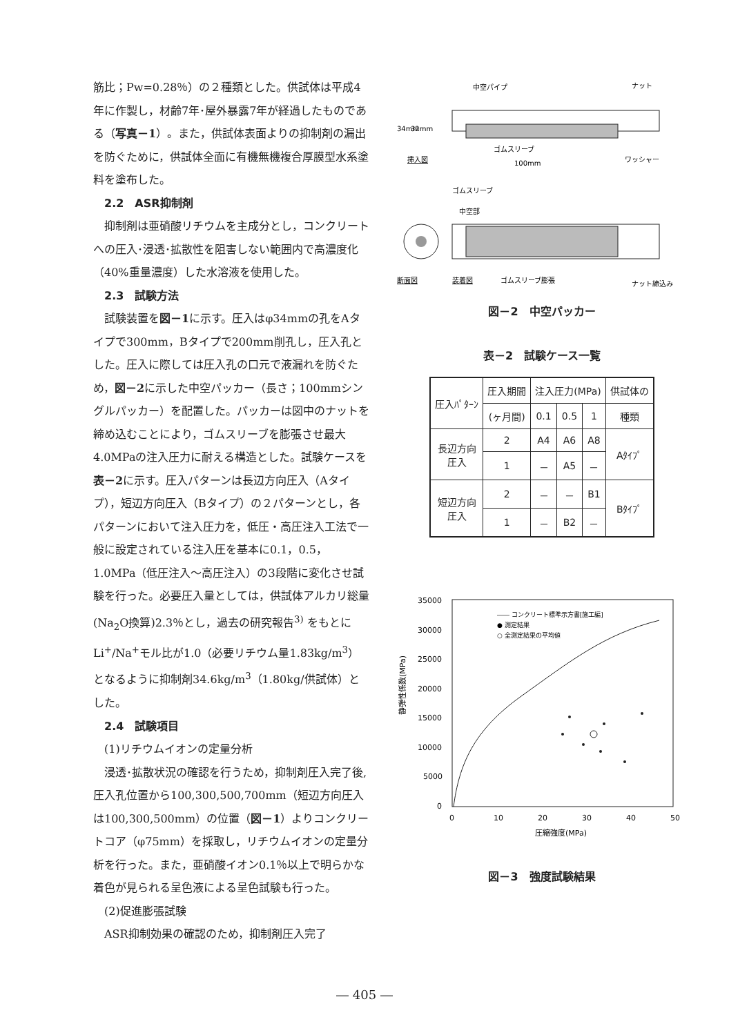筋比；Pw=0.28％）の２種類とした。供試体は平成4年に作製し，材齢7年･屋外暴露7年が経過したものである（写真－1）。また，供試体表面よりの抑制剤の漏出を防ぐために，供試体全面に有機無機複合厚膜型水系塗料を塗布した。
2.2　ASR抑制剤
抑制剤は亜硝酸リチウムを主成分とし，コンクリートへの圧入･浸透･拡散性を阻害しない範囲内で高濃度化（40%重量濃度）した水溶液を使用した。
2.3　試験方法
試験装置を図－1に示す。圧入はφ34mmの孔をAタイプで300mm，Bタイプで200mm削孔し，圧入孔とした。圧入に際しては圧入孔の口元で液漏れを防ぐため，図－2に示した中空パッカー（長さ；100mmシングルパッカー）を配置した。パッカーは図中のナットを締め込むことにより，ゴムスリーブを膨張させ最大4.0MPaの注入圧力に耐える構造とした。試験ケースを表－2に示す。圧入パターンは長辺方向圧入（Aタイプ），短辺方向圧入（Bタイプ）の２パターンとし，各パターンにおいて注入圧力を，低圧・高圧注入工法で一般に設定されている注入圧を基本に0.1，0.5，1.0MPa（低圧注入～高圧注入）の3段階に変化させ試験を行った。必要圧入量としては，供試体アルカリ総量(Na<sub>2</sub>O換算)2.3％とし，過去の研究報告<sup>3)</sup> をもとにLi<sup>+</sup>/Na<sup>+</sup>モル比が1.0（必要リチウム量1.83kg/m<sup>3</sup>）となるように抑制剤34.6kg/m<sup>3</sup>（1.80kg/供試体）とした。
2.4　試験項目
(1)リチウムイオンの定量分析
浸透･拡散状況の確認を行うため，抑制剤圧入完了後,圧入孔位置から100,300,500,700mm（短辺方向圧入は100,300,500mm）の位置（図－1）よりコンクリートコア（φ75mm）を採取し，リチウムイオンの定量分析を行った。また，亜硝酸イオン0.1％以上で明らかな着色が見られる呈色液による呈色試験も行った。
(2)促進膨張試験
ASR抑制効果の確認のため，抑制剤圧入完了
中空パイプ
ナット
34mm
32mm
ゴムスリーブ
挿入図
100mm
ワッシャー
ゴムスリーブ
中空部
断面図
装着図
ゴムスリーブ膨張
ナット締込み
図－2　中空パッカー
表－2　試験ケース一覧
| 圧入ﾊﾟﾀｰﾝ | 圧入期間 | 注入圧力(MPa) | | | 供試体の |
| --- | --- | --- | --- | --- | --- |
| | (ヶ月間) | 0.1 | 0.5 | 1 | 種類 |
| 長辺方向 圧入 | 2 | A4 | A6 | A8 | Aﾀｲﾌﾟ |
| | 1 | － | A5 | － | |
| 短辺方向 圧入 | 2 | － | － | B1 | Bﾀｲﾌﾟ |
| | 1 | － | B2 | － | |
35000
30000
25000
20000
15000
10000
5000
0
0
10
20
30
40
50
圧縮強度(MPa)
静弾性係数(MPa)
―― コンクリート標準示方書[施工編]
● 測定結果
○ 全測定結果の平均値
図－3　強度試験結果
― 405 ―